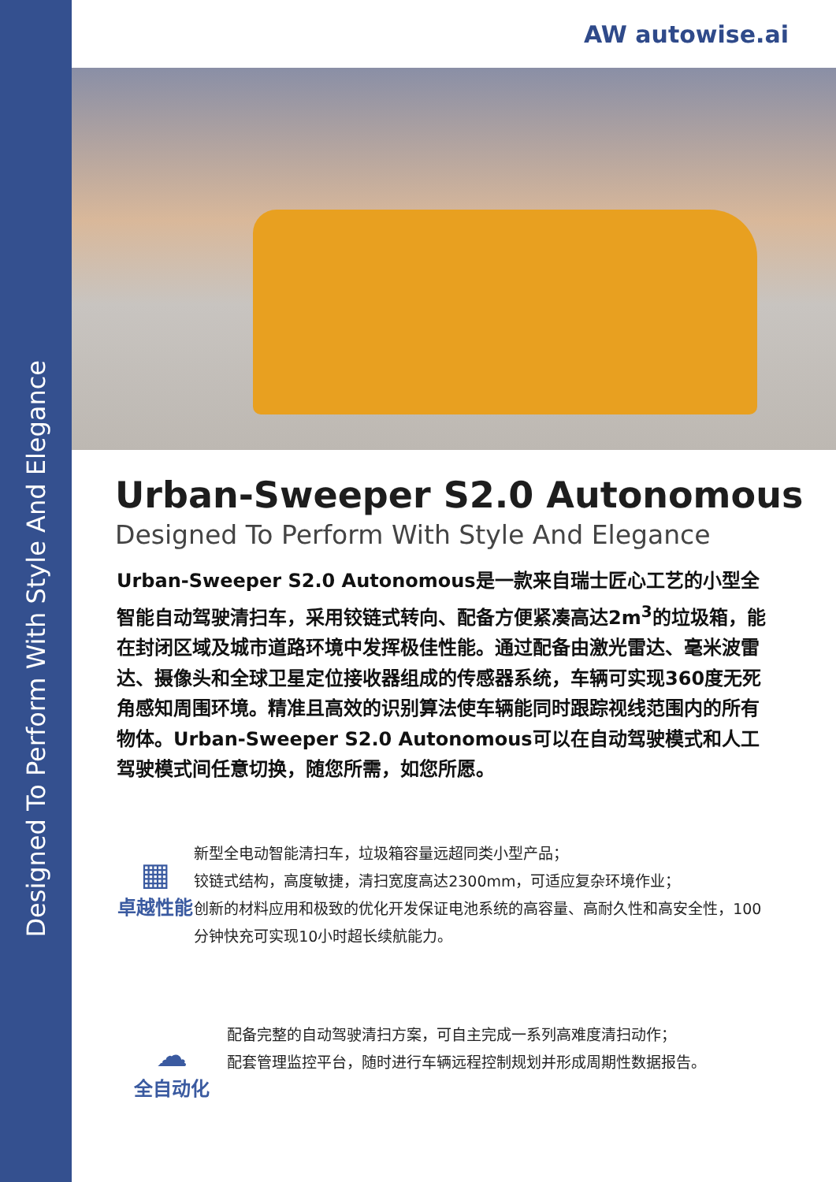Designed To Perform With Style And Elegance
AW autowise.ai
Urban-Sweeper S2.0 Autonomous
Designed To Perform With Style And Elegance
Urban-Sweeper S2.0 Autonomous是一款来自瑞士匠心工艺的小型全智能自动驾驶清扫车，采用铰链式转向、配备方便紧凑高达2m<sup>3</sup>的垃圾箱，能在封闭区域及城市道路环境中发挥极佳性能。通过配备由激光雷达、毫米波雷达、摄像头和全球卫星定位接收器组成的传感器系统，车辆可实现360度无死角感知周围环境。精准且高效的识别算法使车辆能同时跟踪视线范围内的所有物体。Urban-Sweeper S2.0 Autonomous可以在自动驾驶模式和人工驾驶模式间任意切换，随您所需，如您所愿。
▦
卓越性能
新型全电动智能清扫车，垃圾箱容量远超同类小型产品；
铰链式结构，高度敏捷，清扫宽度高达2300mm，可适应复杂环境作业；
创新的材料应用和极致的优化开发保证电池系统的高容量、高耐久性和高安全性，100分钟快充可实现10小时超长续航能力。
☁
全自动化
配备完整的自动驾驶清扫方案，可自主完成一系列高难度清扫动作；
配套管理监控平台，随时进行车辆远程控制规划并形成周期性数据报告。